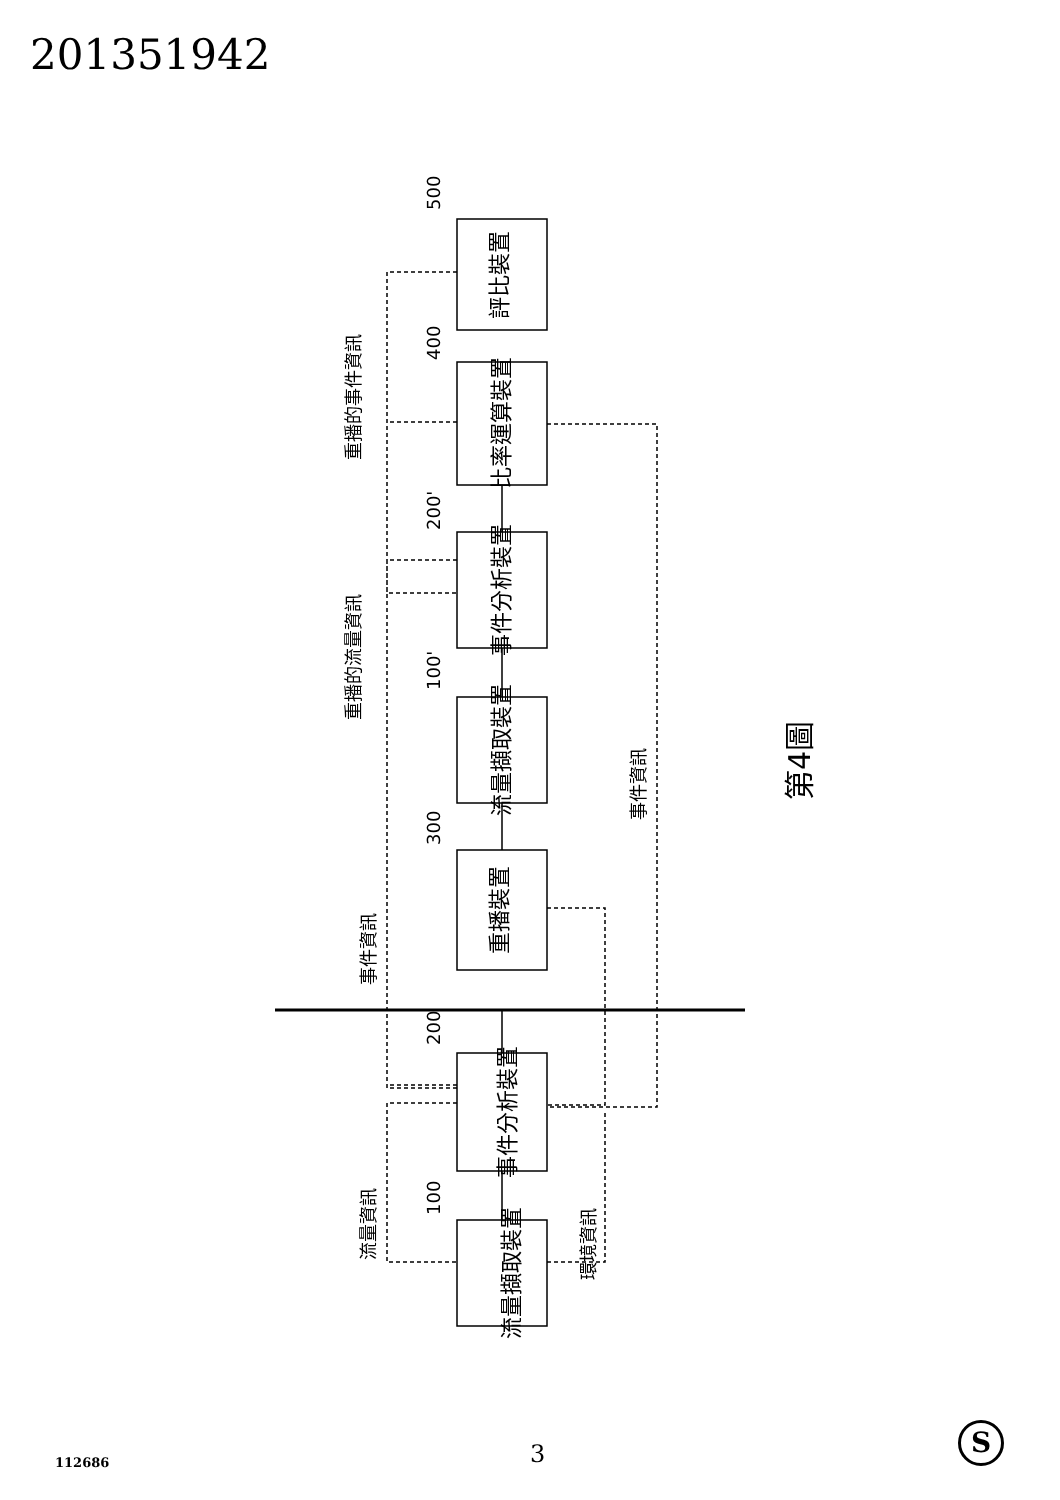201351942
流量擷取裝置
事件分析裝置
重播裝置
流量擷取裝置
事件分析裝置
比率運算裝置
評比裝置
500
400
200'
100'
300
200
100
重播的事件資訊
重播的流量資訊
事件資訊
流量資訊
環境資訊
事件資訊
第4圖
3
112686
S